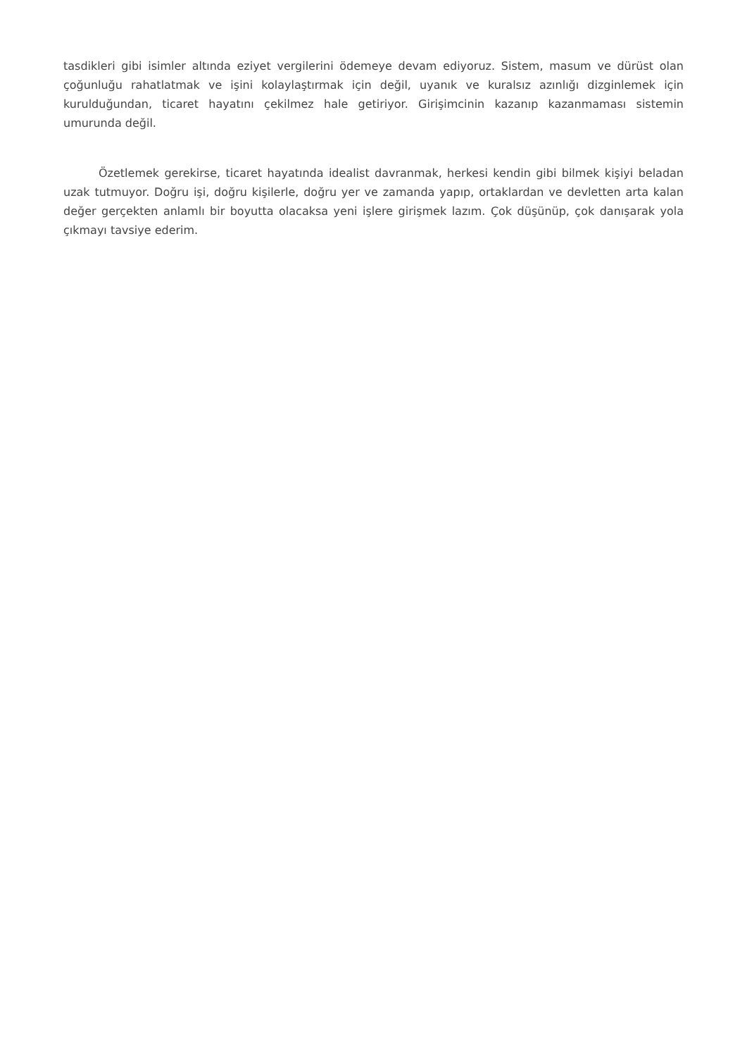tasdikleri gibi isimler altında eziyet vergilerini ödemeye devam ediyoruz. Sistem, masum ve dürüst olan çoğunluğu rahatlatmak ve işini kolaylaştırmak için değil, uyanık ve kuralsız azınlığı dizginlemek için kurulduğundan, ticaret hayatını çekilmez hale getiriyor. Girişimcinin kazanıp kazanmaması sistemin umurunda değil.
Özetlemek gerekirse, ticaret hayatında idealist davranmak, herkesi kendin gibi bilmek kişiyi beladan uzak tutmuyor. Doğru işi, doğru kişilerle, doğru yer ve zamanda yapıp, ortaklardan ve devletten arta kalan değer gerçekten anlamlı bir boyutta olacaksa yeni işlere girişmek lazım. Çok düşünüp, çok danışarak yola çıkmayı tavsiye ederim.